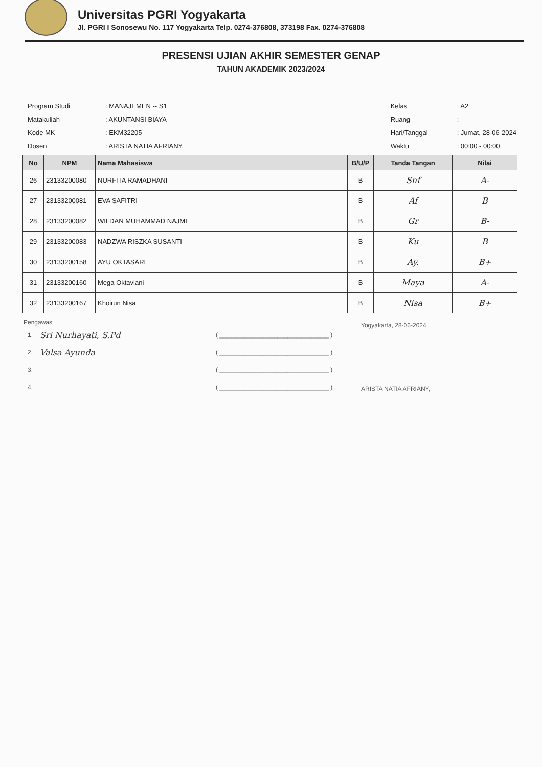Universitas PGRI Yogyakarta
Jl. PGRI I Sonosewu No. 117 Yogyakarta Telp. 0274-376808, 373198 Fax. 0274-376808
PRESENSI UJIAN AKHIR SEMESTER GENAP
TAHUN AKADEMIK 2023/2024
| Program Studi | : MANAJEMEN -- S1 |
| Matakuliah | : AKUNTANSI BIAYA |
| Kode MK | : EKM32205 |
| Dosen | : ARISTA NATIA AFRIANY, |
| Kelas | : A2 |
| Ruang | : |
| Hari/Tanggal | : Jumat, 28-06-2024 |
| Waktu | : 00:00 - 00:00 |
| No | NPM | Nama Mahasiswa | B/U/P | Tanda Tangan | Nilai |
| --- | --- | --- | --- | --- | --- |
| 26 | 23133200080 | NURFITA RAMADHANI | B | Snf | A- |
| 27 | 23133200081 | EVA SAFITRI | B | Af | B |
| 28 | 23133200082 | WILDAN MUHAMMAD NAJMI | B | Gr | B- |
| 29 | 23133200083 | NADZWA RISZKA SUSANTI | B | Ku | B |
| 30 | 23133200158 | AYU OKTASARI | B | Ay. | B+ |
| 31 | 23133200160 | Mega Oktaviani | B | Maya | A- |
| 32 | 23133200167 | Khoirun Nisa | B | Nisa | B+ |
Pengawas
| 1. | Sri Nurhayati, S.Pd | ( ________________________________ ) |
| 2. | Valsa Ayunda | ( ________________________________ ) |
| 3. | | ( ________________________________ ) |
| 4. | | ( ________________________________ ) |
Yogyakarta, 28-06-2024
ARISTA NATIA AFRIANY,